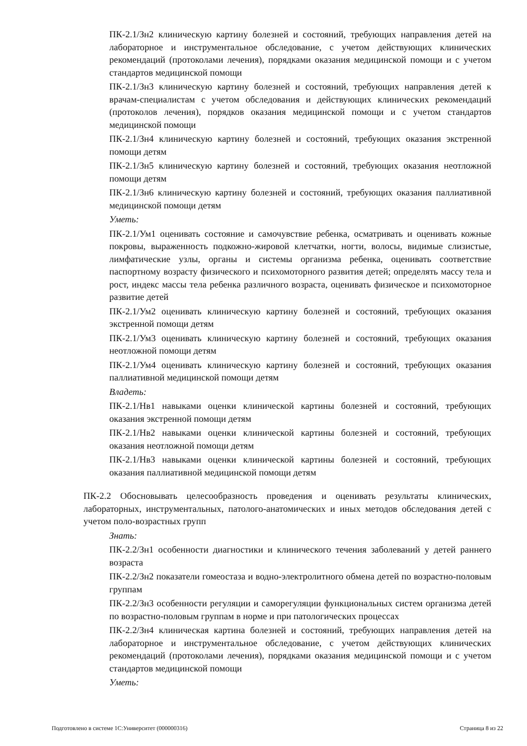ПК-2.1/Зн2 клиническую картину болезней и состояний, требующих направления детей на лабораторное и инструментальное обследование, с учетом действующих клинических рекомендаций (протоколами лечения), порядками оказания медицинской помощи и с учетом стандартов медицинской помощи
ПК-2.1/Зн3 клиническую картину болезней и состояний, требующих направления детей к врачам-специалистам с учетом обследования и действующих клинических рекомендаций (протоколов лечения), порядков оказания медицинской помощи и с учетом стандартов медицинской помощи
ПК-2.1/Зн4 клиническую картину болезней и состояний, требующих оказания экстренной помощи детям
ПК-2.1/Зн5 клиническую картину болезней и состояний, требующих оказания неотложной помощи детям
ПК-2.1/Зн6 клиническую картину болезней и состояний, требующих оказания паллиативной медицинской помощи детям
Уметь:
ПК-2.1/Ум1 оценивать состояние и самочувствие ребенка, осматривать и оценивать кожные покровы, выраженность подкожно-жировой клетчатки, ногти, волосы, видимые слизистые, лимфатические узлы, органы и системы организма ребенка, оценивать соответствие паспортному возрасту физического и психомоторного развития детей; определять массу тела и рост, индекс массы тела ребенка различного возраста, оценивать физическое и психомоторное развитие детей
ПК-2.1/Ум2 оценивать клиническую картину болезней и состояний, требующих оказания экстренной помощи детям
ПК-2.1/Ум3 оценивать клиническую картину болезней и состояний, требующих оказания неотложной помощи детям
ПК-2.1/Ум4 оценивать клиническую картину болезней и состояний, требующих оказания паллиативной медицинской помощи детям
Владеть:
ПК-2.1/Нв1 навыками оценки клинической картины болезней и состояний, требующих оказания экстренной помощи детям
ПК-2.1/Нв2 навыками оценки клинической картины болезней и состояний, требующих оказания неотложной помощи детям
ПК-2.1/Нв3 навыками оценки клинической картины болезней и состояний, требующих оказания паллиативной медицинской помощи детям
ПК-2.2 Обосновывать целесообразность проведения и оценивать результаты клинических, лабораторных, инструментальных, патолого-анатомических и иных методов обследования детей с учетом поло-возрастных групп
Знать:
ПК-2.2/Зн1 особенности диагностики и клинического течения заболеваний у детей раннего возраста
ПК-2.2/Зн2 показатели гомеостаза и водно-электролитного обмена детей по возрастно-половым группам
ПК-2.2/Зн3 особенности регуляции и саморегуляции функциональных систем организма детей по возрастно-половым группам в норме и при патологических процессах
ПК-2.2/Зн4 клиническая картина болезней и состояний, требующих направления детей на лабораторное и инструментальное обследование, с учетом действующих клинических рекомендаций (протоколами лечения), порядками оказания медицинской помощи и с учетом стандартов медицинской помощи
Уметь:
Подготовлено в системе 1С:Университет (000000316) Страница 8 из 22